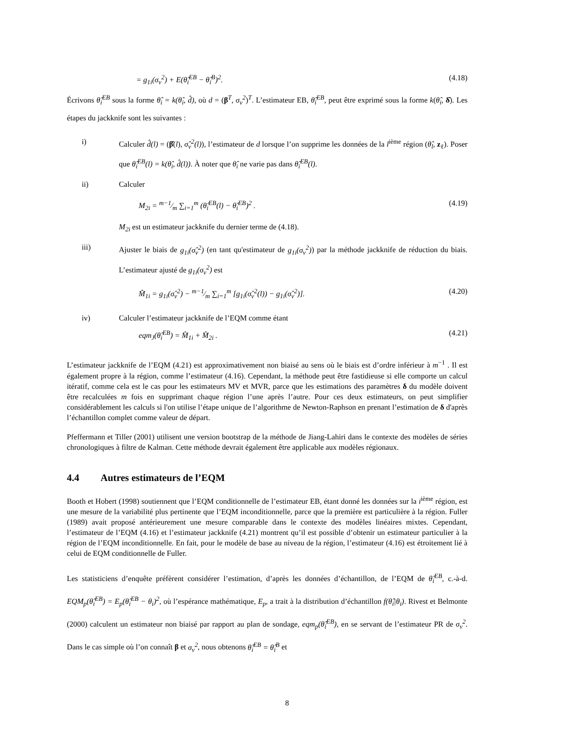= g<sub>1i</sub>(σ<sub>v</sub><sup>2</sup>) + E(θ̂<sub>i</sub><sup>EB</sup> − θ̂<sub>i</sub><sup>B</sup>)<sup>2</sup>. (4.18)
Écrivons θ̂<sub>i</sub><sup>EB</sup> sous la forme θ̂<sub>i</sub> = k(θ̂<sub>i</sub>, d̂), où d = (β<sup>T</sup>, σ<sub>v</sub><sup>2</sup>)<sup>T</sup>. L’estimateur EB, θ̂<sub>i</sub><sup>EB</sup>, peut être exprimé sous la forme k(θ̂<sub>i</sub>, δ̂). Les étapes du jackknife sont les suivantes :
i) Calculer d̂(l) = (β̂(l), σ̂<sub>v</sub><sup>2</sup>(l)), l’estimateur de d lorsque l’on supprime les données de la l<sup>ième</sup> région (θ̂<sub>l</sub>, z<sub>ℓ</sub>). Poser que θ̂<sub>i</sub><sup>EB</sup>(l) = k(θ̂<sub>i</sub>, d̂(l)). À noter que θ̂<sub>i</sub> ne varie pas dans θ̂<sub>i</sub><sup>EB</sup>(l).
ii) Calculer
M<sub>2i</sub> = m−1⁄m ∑<sub>i=1</sub><sup>m</sup> (θ̂<sub>i</sub><sup>EB</sup>(l) − θ̂<sub>i</sub><sup>EB</sup>)<sup>2</sup> . (4.19)
M<sub>2i</sub> est un estimateur jackknife du dernier terme de (4.18).
iii) Ajuster le biais de g<sub>1i</sub>(σ̂<sub>v</sub><sup>2</sup>) (en tant qu'estimateur de g<sub>1i</sub>(σ<sub>v</sub><sup>2</sup>)) par la méthode jackknife de réduction du biais. L’estimateur ajusté de g<sub>1i</sub>(σ<sub>v</sub><sup>2</sup>) est
M̂<sub>1i</sub> = g<sub>1i</sub>(σ̂<sub>v</sub><sup>2</sup>) − m−1⁄m ∑<sub>i=1</sub><sup>m</sup> [g<sub>1i</sub>(σ̂<sub>v</sub><sup>2</sup>(l)) − g<sub>1i</sub>(σ̂<sub>v</sub><sup>2</sup>)]. (4.20)
iv) Calculer l’estimateur jackknife de l’EQM comme étant
eqm<sub>J</sub>(θ̂<sub>i</sub><sup>EB</sup>) = M̂<sub>1i</sub> + M̂<sub>2i</sub> . (4.21)
L’estimateur jackknife de l’EQM (4.21) est approximativement non biaisé au sens où le biais est d’ordre inférieur à m<sup>−1</sup> . Il est également propre à la région, comme l’estimateur (4.16). Cependant, la méthode peut être fastidieuse si elle comporte un calcul itératif, comme cela est le cas pour les estimateurs MV et MVR, parce que les estimations des paramètres δ du modèle doivent être recalculées m fois en supprimant chaque région l’une après l’autre. Pour ces deux estimateurs, on peut simplifier considérablement les calculs si l'on utilise l’étape unique de l’algorithme de Newton-Raphson en prenant l’estimation de δ d'après l’échantillon complet comme valeur de départ.
Pfeffermann et Tiller (2001) utilisent une version bootstrap de la méthode de Jiang-Lahiri dans le contexte des modèles de séries chronologiques à filtre de Kalman. Cette méthode devrait également être applicable aux modèles régionaux.
4.4 Autres estimateurs de l’EQM
Booth et Hobert (1998) soutiennent que l’EQM conditionnelle de l’estimateur EB, étant donné les données sur la i<sup>ième</sup> région, est une mesure de la variabilité plus pertinente que l’EQM inconditionnelle, parce que la première est particulière à la région. Fuller (1989) avait proposé antérieurement une mesure comparable dans le contexte des modèles linéaires mixtes. Cependant, l’estimateur de l’EQM (4.16) et l’estimateur jackknife (4.21) montrent qu’il est possible d’obtenir un estimateur particulier à la région de l’EQM inconditionnelle. En fait, pour le modèle de base au niveau de la région, l’estimateur (4.16) est étroitement lié à celui de EQM conditionnelle de Fuller.
Les statisticiens d’enquête préfèrent considérer l’estimation, d’après les données d’échantillon, de l’EQM de θ̂<sub>i</sub><sup>EB</sup>, c.-à-d. EQM<sub>p</sub>(θ̂<sub>i</sub><sup>EB</sup>) = E<sub>p</sub>(θ̂<sub>i</sub><sup>EB</sup> − θ<sub>i</sub>)<sup>2</sup>, où l’espérance mathématique, E<sub>p</sub>, a trait à la distribution d’échantillon f(θ̂<sub>i</sub>|θ<sub>i</sub>). Rivest et Belmonte (2000) calculent un estimateur non biaisé par rapport au plan de sondage, eqm<sub>p</sub>(θ̂<sub>i</sub><sup>EB</sup>), en se servant de l’estimateur PR de σ<sub>v</sub><sup>2</sup>. Dans le cas simple où l’on connaît β et σ<sub>v</sub><sup>2</sup>, nous obtenons θ̂<sub>i</sub><sup>EB</sup> = θ̂<sub>i</sub><sup>B</sup> et
8